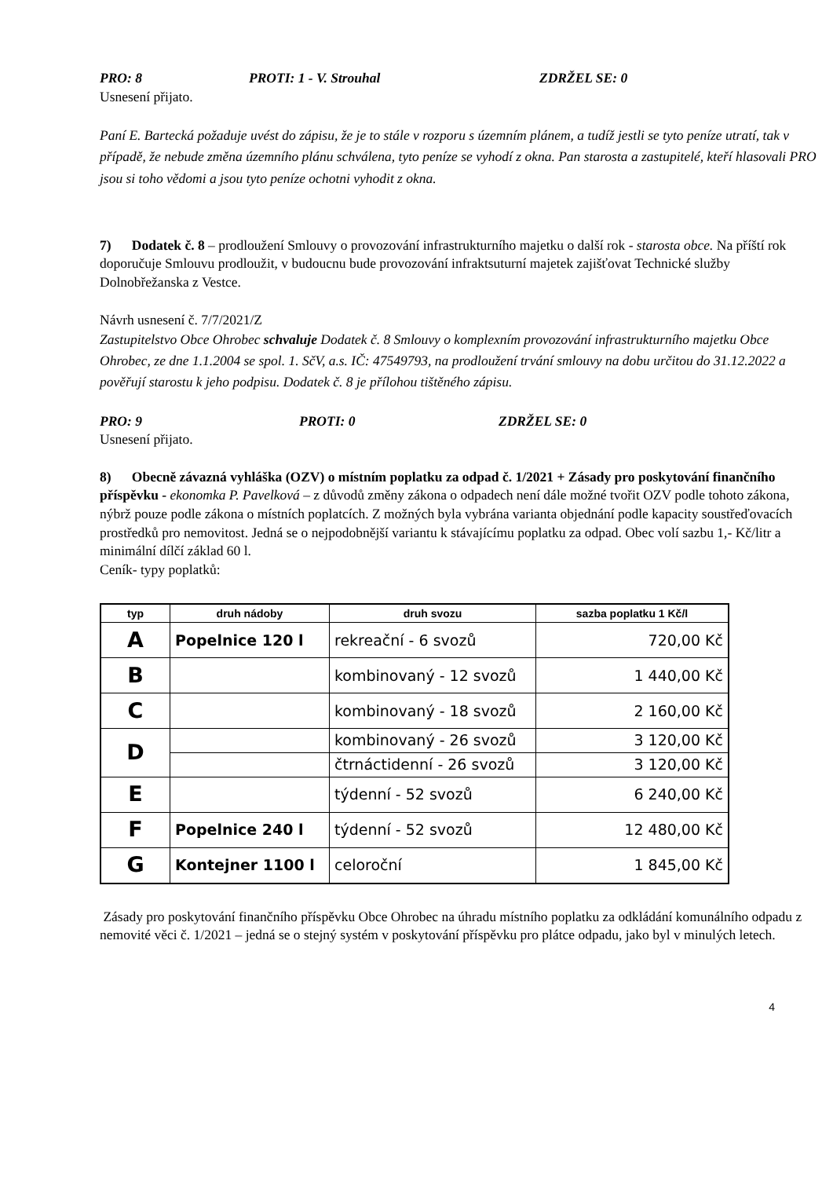PRO: 8 PROTI: 1 - V. Strouhal ZDRŽEL SE: 0
Usnesení přijato.
Paní E. Bartecká požaduje uvést do zápisu, že je to stále v rozporu s územním plánem, a tudíž jestli se tyto peníze utratí, tak v případě, že nebude změna územního plánu schválena, tyto peníze se vyhodí z okna. Pan starosta a zastupitelé, kteří hlasovali PRO jsou si toho vědomi a jsou tyto peníze ochotni vyhodit z okna.
7) Dodatek č. 8 – prodloužení Smlouvy o provozování infrastrukturního majetku o další rok - starosta obce. Na příští rok doporučuje Smlouvu prodloužit, v budoucnu bude provozování infraktsuturní majetek zajišťovat Technické služby Dolnobřežanska z Vestce.
Návrh usnesení č. 7/7/2021/Z
Zastupitelstvo Obce Ohrobec schvaluje Dodatek č. 8 Smlouvy o komplexním provozování infrastrukturního majetku Obce Ohrobec, ze dne 1.1.2004 se spol. 1. SčV, a.s. IČ: 47549793, na prodloužení trvání smlouvy na dobu určitou do 31.12.2022 a pověřují starostu k jeho podpisu. Dodatek č. 8 je přílohou tištěného zápisu.
PRO: 9 PROTI: 0 ZDRŽEL SE: 0
Usnesení přijato.
8) Obecně závazná vyhláška (OZV) o místním poplatku za odpad č. 1/2021 + Zásady pro poskytování finančního příspěvku - ekonomka P. Pavelková – z důvodů změny zákona o odpadech není dále možné tvořit OZV podle tohoto zákona, nýbrž pouze podle zákona o místních poplatcích. Z možných byla vybrána varianta objednání podle kapacity soustřeďovacích prostředků pro nemovitost. Jedná se o nejpodobnější variantu k stávajícímu poplatku za odpad. Obec volí sazbu 1,- Kč/litr a minimální dílčí základ 60 l.
Ceník- typy poplatků:
| typ | druh nádoby | druh svozu | sazba poplatku 1 Kč/l |
| --- | --- | --- | --- |
| A | Popelnice 120 l | rekreační - 6 svozů | 720,00 Kč |
| B | | kombinovaný - 12 svozů | 1 440,00 Kč |
| C | | kombinovaný - 18 svozů | 2 160,00 Kč |
| D | | kombinovaný - 26 svozů | 3 120,00 Kč |
| | | čtrnáctidenní - 26 svozů | 3 120,00 Kč |
| E | | týdenní - 52 svozů | 6 240,00 Kč |
| F | Popelnice 240 l | týdenní - 52 svozů | 12 480,00 Kč |
| G | Kontejner 1100 l | celoroční | 1 845,00 Kč |
Zásady pro poskytování finančního příspěvku Obce Ohrobec na úhradu místního poplatku za odkládání komunálního odpadu z nemovité věci č. 1/2021 – jedná se o stejný systém v poskytování příspěvku pro plátce odpadu, jako byl v minulých letech.
4